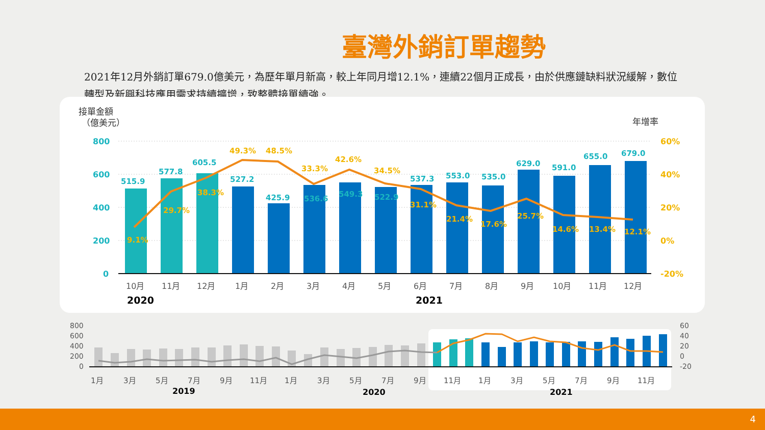臺灣外銷訂單趨勢
2021年12月外銷訂單679.0億美元，為歷年單月新高，較上年同月增12.1%，連續22個月正成長，由於供應鏈缺料狀況緩解，數位轉型及新興科技應用需求持續擴增，致整體接單續強。
接單金額
（億美元）
年增率
800
600
400
200
0
60%
40%
20%
0%
-20%
515.9
577.8
605.5
527.2
425.9
536.6
549.3
522.9
537.3
553.0
535.0
629.0
591.0
655.0
679.0
9.1%
29.7%
38.3%
49.3%
48.5%
33.3%
42.6%
34.5%
31.1%
21.4%
17.6%
25.7%
14.6%
13.4%
12.1%
10月
11月
12月
1月
2月
3月
4月
5月
6月
7月
8月
9月
10月
11月
12月
2020
2021
800
600
400
200
0
60
40
20
0
-20
1月
3月
5月
7月
9月
11月
1月
3月
5月
7月
9月
11月
1月
3月
5月
7月
9月
11月
2019
2020
2021
4